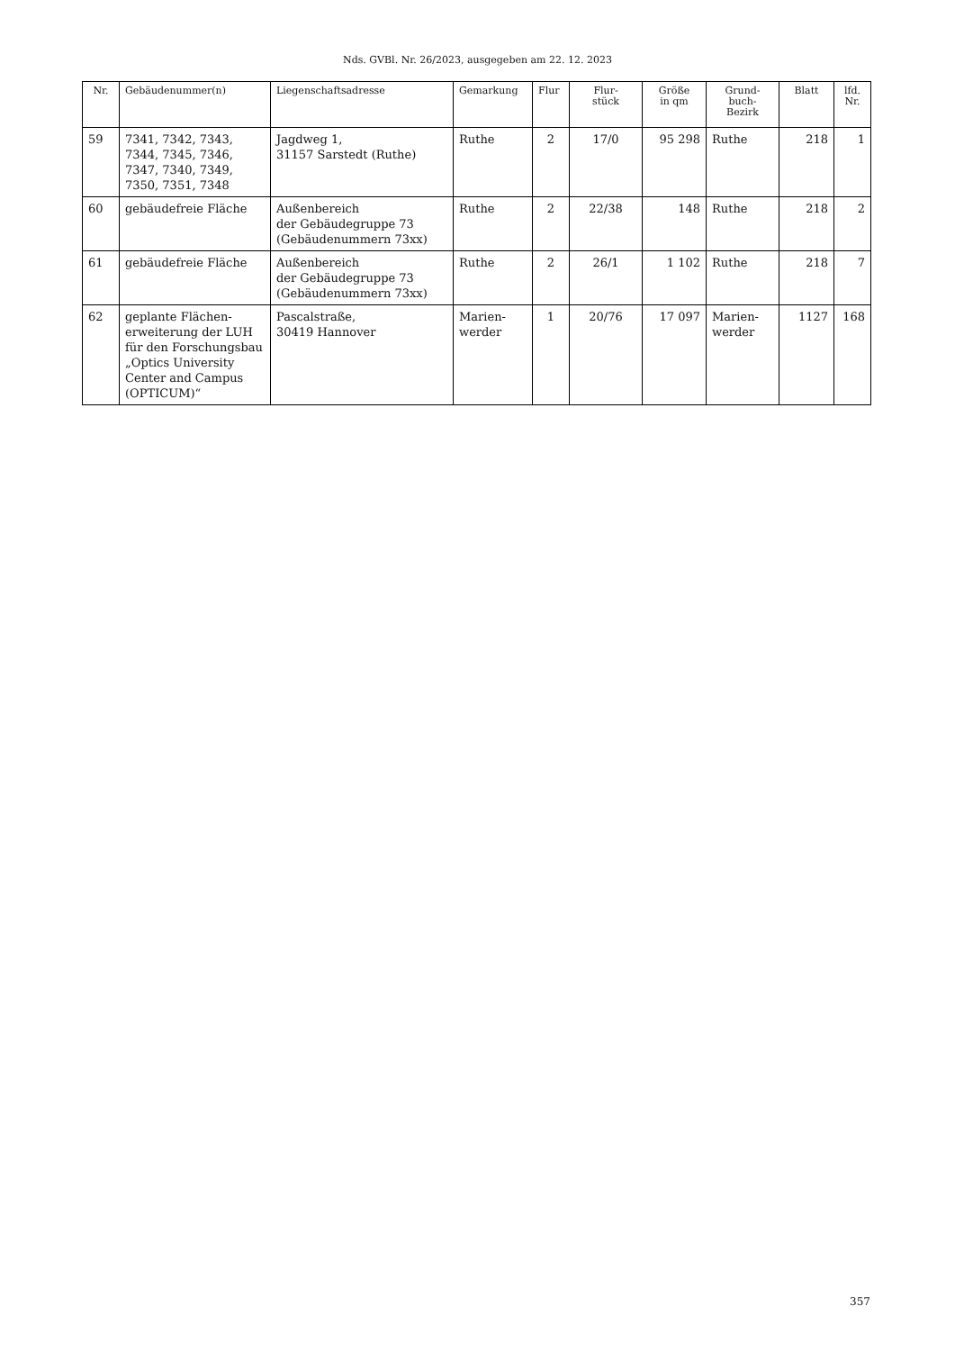Nds. GVBl. Nr. 26/2023, ausgegeben am 22. 12. 2023
| Nr. | Gebäudenummer(n) | Liegenschaftsadresse | Gemarkung | Flur | Flur- stück | Größe in qm | Grund- buch- Bezirk | Blatt | lfd. Nr. |
| --- | --- | --- | --- | --- | --- | --- | --- | --- | --- |
| 59 | 7341, 7342, 7343, 7344, 7345, 7346, 7347, 7340, 7349, 7350, 7351, 7348 | Jagdweg 1, 31157 Sarstedt (Ruthe) | Ruthe | 2 | 17/0 | 95 298 | Ruthe | 218 | 1 |
| 60 | gebäudefreie Fläche | Außenbereich der Gebäudegruppe 73 (Gebäudenummern 73xx) | Ruthe | 2 | 22/38 | 148 | Ruthe | 218 | 2 |
| 61 | gebäudefreie Fläche | Außenbereich der Gebäudegruppe 73 (Gebäudenummern 73xx) | Ruthe | 2 | 26/1 | 1 102 | Ruthe | 218 | 7 |
| 62 | geplante Flächen­erweiterung der LUH für den Forschungs­bau „Optics University Center and Campus (OPTICUM)“ | Pascalstraße, 30419 Hannover | Marien- werder | 1 | 20/76 | 17 097 | Marien- werder | 1127 | 168 |
357